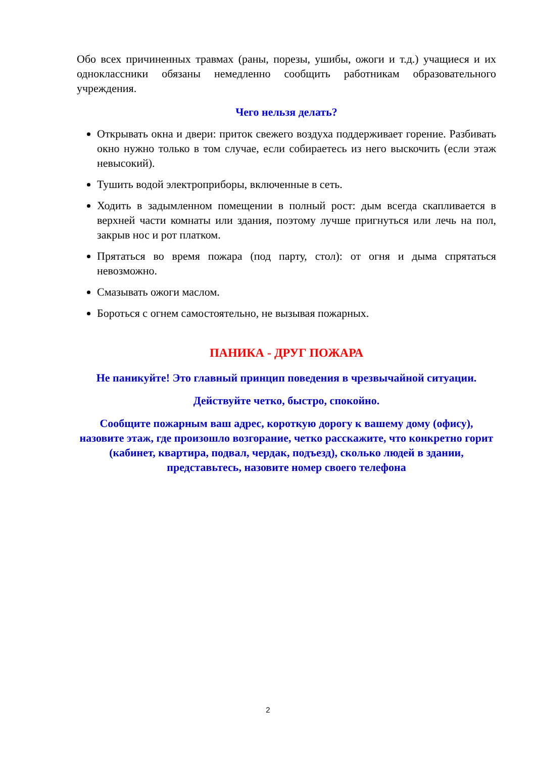Обо всех причиненных травмах (раны, порезы, ушибы, ожоги и т.д.) учащиеся и их одноклассники обязаны немедленно сообщить работникам образовательного учреждения.
Чего нельзя делать?
Открывать окна и двери: приток свежего воздуха поддерживает горение. Разбивать окно нужно только в том случае, если собираетесь из него выскочить (если этаж невысокий).
Тушить водой электроприборы, включенные в сеть.
Ходить в задымленном помещении в полный рост: дым всегда скапливается в верхней части комнаты или здания, поэтому лучше пригнуться или лечь на пол, закрыв нос и рот платком.
Прятаться во время пожара (под парту, стол): от огня и дыма спрятаться невозможно.
Смазывать ожоги маслом.
Бороться с огнем самостоятельно, не вызывая пожарных.
ПАНИКА - ДРУГ ПОЖАРА
Не паникуйте! Это главный принцип поведения в чрезвычайной ситуации.
Действуйте четко, быстро, спокойно.
Сообщите пожарным ваш адрес, короткую дорогу к вашему дому (офису), назовите этаж, где произошло возгорание, четко расскажите, что конкретно горит (кабинет, квартира, подвал, чердак, подъезд), сколько людей в здании, представьтесь, назовите номер своего телефона
2